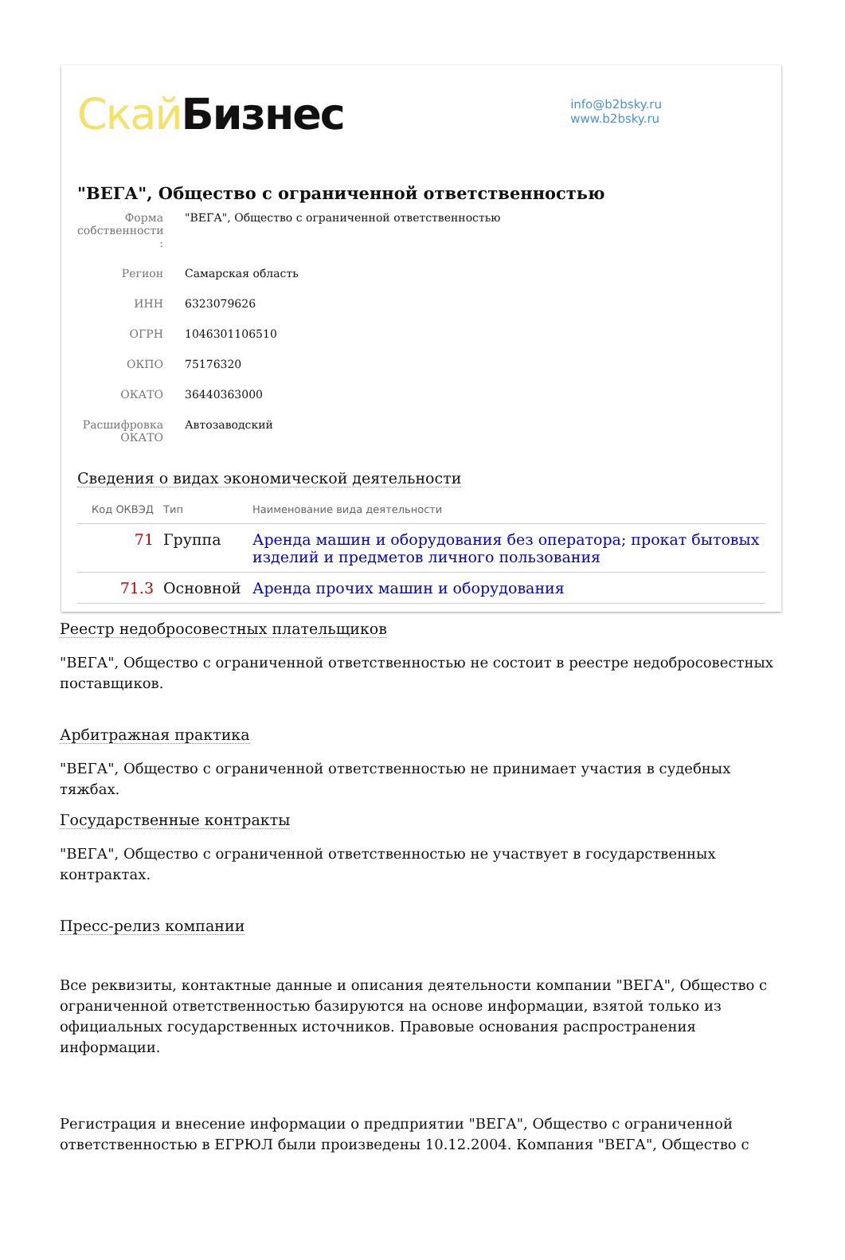Скай Бизнес
info@b2bsky.ru
www.b2bsky.ru
"ВЕГА", Общество с ограниченной ответственностью
Форма собственности :
"ВЕГА", Общество с ограниченной ответственностью
Регион Самарская область
ИНН 6323079626
ОГРН 1046301106510
ОКПО 75176320
ОКАТО 36440363000
Расшифровка ОКАТО
Автозаводский
Сведения о видах экономической деятельности
| Код ОКВЭД | Тип | Наименование вида деятельности |
| --- | --- | --- |
| 71 | Группа | Аренда машин и оборудования без оператора; прокат бытовых изделий и предметов личного пользования |
| 71.3 | Основной | Аренда прочих машин и оборудования |
Реестр недобросовестных плательщиков
"ВЕГА", Общество с ограниченной ответственностью не состоит в реестре недобросовестных поставщиков.
Арбитражная практика
"ВЕГА", Общество с ограниченной ответственностью не принимает участия в судебных тяжбах.
Государственные контракты
"ВЕГА", Общество с ограниченной ответственностью не участвует в государственных контрактах.
Пресс-релиз компании
Все реквизиты, контактные данные и описания деятельности компании "ВЕГА", Общество с ограниченной ответственностью базируются на основе информации, взятой только из официальных государственных источников. Правовые основания распространения информации.
Регистрация и внесение информации о предприятии "ВЕГА", Общество с ограниченной ответственностью в ЕГРЮЛ были произведены 10.12.2004. Компания "ВЕГА", Общество с